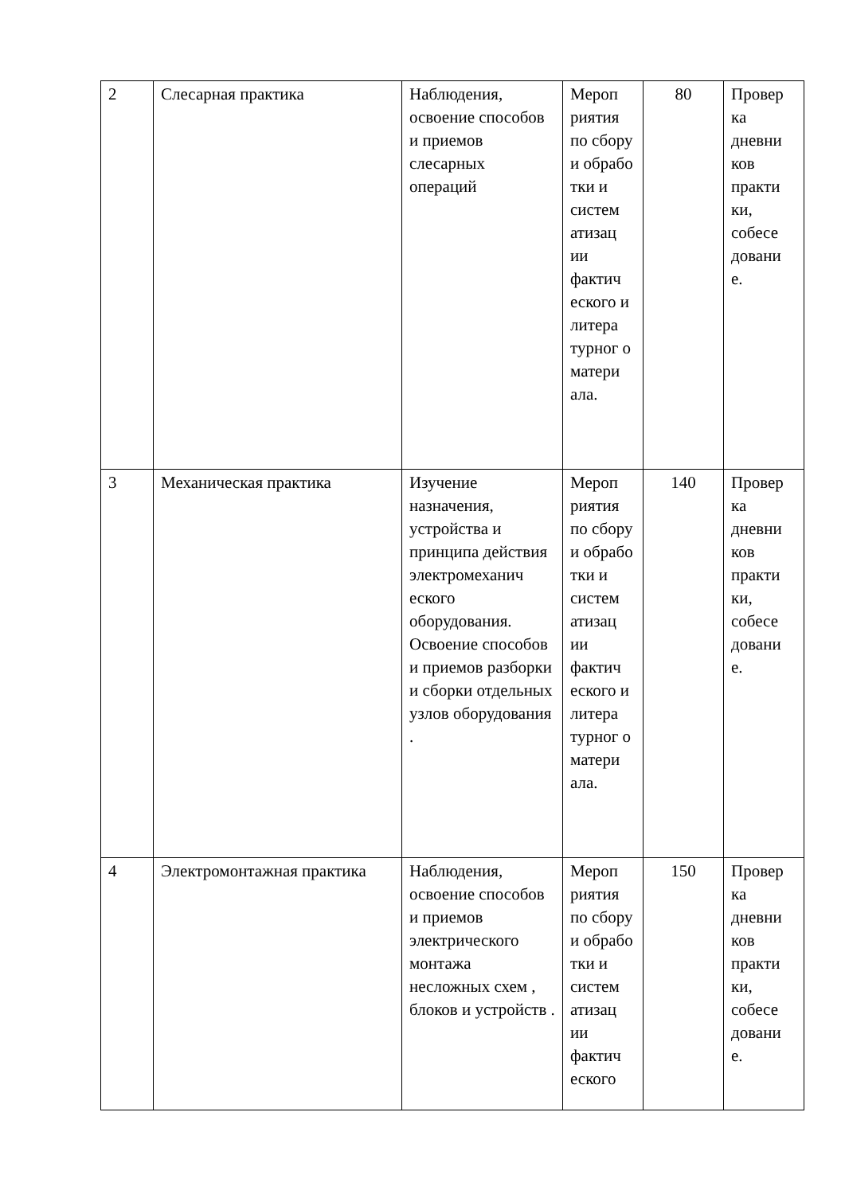| 2 | Слесарная практика | Наблюдения, освоение способов и приемов слесарных операций | Мероп риятия по сбору и обрабо тки и систем атизац ии фактич еского и литера турног о матери ала. | 80 | Провер ка дневни ков практи ки, собесе довани е. |
| 3 | Механическая практика | Изучение назначения, устройства и принципа действия электромеханич еского оборудования. Освоение способов и приемов разборки и сборки отдельных узлов оборудования . | Мероп риятия по сбору и обрабо тки и систем атизац ии фактич еского и литера турног о матери ала. | 140 | Провер ка дневни ков практи ки, собесе довани е. |
| 4 | Электромонтажная практика | Наблюдения, освоение способов и приемов электрического монтажа несложных схем , блоков и устройств . | Мероп риятия по сбору и обрабо тки и систем атизац ии фактич еского | 150 | Провер ка дневни ков практи ки, собесе довани е. |